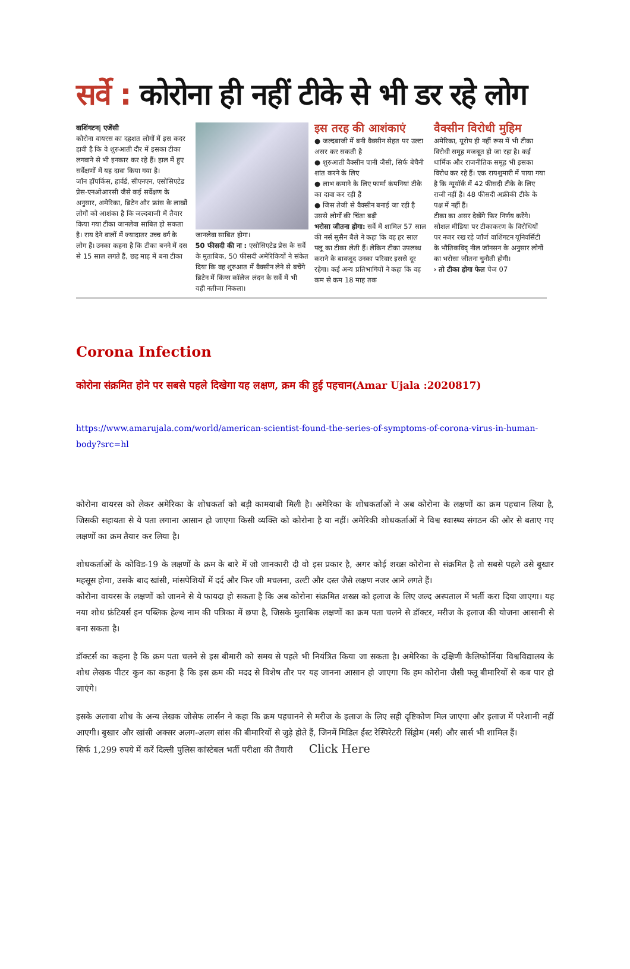सर्वे : कोरोना ही नहीं टीके से भी डर रहे लोग
वाशिंगटन| एजेंसी
कोरोना वायरस का दहशत लोगों में इस कदर हावी है कि वे शुरुआती दौर में इसका टीका लगवाने से भी इनकार कर रहे हैं। हाल में हुए सर्वेक्षणों में यह दावा किया गया है।
जॉन हॉपकिंस, हार्वर्ड, सीएनएन, एसोसिएटेड प्रेस-एनओआरसी जैसे कई सर्वेक्षण के अनुसार, अमेरिका, ब्रिटेन और फ्रांस के लाखों लोगों को आशंका है कि जल्दबाजी में तैयार किया गया टीका जानलेवा साबित हो सकता है। राय देने वालों में ज्यादातर उच्च वर्ग के लोग हैं। उनका कहना है कि टीका बनने में दस से 15 साल लगते हैं, छह माह में बना टीका
जानलेवा साबित होगा।
50 फीसदी की ना : एसोसिएटेड प्रेस के सर्वे के मुताबिक, 50 फीसदी अमेरिकियों ने संकेत दिया कि वह शुरुआत में वैक्सीन लेने से बचेंगे ब्रिटेन में किंग्स कॉलेज लंदन के सर्वे में भी यही नतीजा निकला।
इस तरह की आशंकाएं
● जल्दबाजी में बनी वैक्सीन सेहत पर उल्टा असर कर सकती है
● शुरुआती वैक्सीन पानी जैसी, सिर्फ बेचैनी शांत करने के लिए
● लाभ कमाने के लिए फार्मा कंपनियां टीके का दावा कर रही हैं
● जिस तेजी से वैक्सीन बनाई जा रही है उससे लोगों की चिंता बढ़ी
भरोसा जीतना होगा: सर्वे में शामिल 57 साल की नर्स सुसैन बैले ने कहा कि वह हर साल फ्लू का टीका लेती हैं। लेकिन टीका उपलब्ध कराने के बावजूद उनका परिवार इससे दूर रहेगा। कई अन्य प्रतिभागियों ने कहा कि वह कम से कम 18 माह तक
वैक्सीन विरोधी मुहिम
अमेरिका, यूरोप ही नहीं रूस में भी टीका विरोधी समूह मजबूत हो जा रहा है। कई धार्मिक और राजनीतिक समूह भी इसका विरोध कर रहे हैं। एक रायशुमारी में पाया गया है कि न्यूयॉर्क में 42 फीसदी टीके के लिए राजी नहीं हैं। 48 फीसदी अफ्रीकी टीके के पक्ष में नहीं हैं।
टीका का असर देखेंगे फिर निर्णय करेंगे। सोशल मीडिया पर टीकाकरण के विरोधियों पर नजर रख रहे जॉर्ज वाशिंगटन यूनिवर्सिटी के भौतिकविद् नील जॉनसन के अनुसार लोगों का भरोसा जीतना चुनौती होगी।
› तो टीका होगा फेल पेज 07
Corona Infection
कोरोना संक्रमित होने पर सबसे पहले दिखेगा यह लक्षण, क्रम की हुई पहचान(Amar Ujala :2020817)
https://www.amarujala.com/world/american-scientist-found-the-series-of-symptoms-of-corona-virus-in-human-body?src=hl
कोरोना वायरस को लेकर अमेरिका के शोधकर्ता को बड़ी कामयाबी मिली है। अमेरिका के शोधकर्ताओं ने अब कोरोना के लक्षणों का क्रम पहचान लिया है, जिसकी सहायता से ये पता लगाना आसान हो जाएगा किसी व्यक्ति को कोरोना है या नहीं। अमेरिकी शोधकर्ताओं ने विश्व स्वास्थ्य संगठन की ओर से बताए गए लक्षणों का क्रम तैयार कर लिया है।
शोधकर्ताओं के कोविड-19 के लक्षणों के क्रम के बारे में जो जानकारी दी वो इस प्रकार है, अगर कोई शख्स कोरोना से संक्रमित है तो सबसे पहले उसे बुखार महसूस होगा, उसके बाद खांसी, मांसपेशियों में दर्द और फिर जी मचलना, उल्टी और दस्त जैसे लक्षण नजर आने लगते हैं।
कोरोना वायरस के लक्षणों को जानने से ये फायदा हो सकता है कि अब कोरोना संक्रमित शख्स को इलाज के लिए जल्द अस्पताल में भर्ती करा दिया जाएगा। यह नया शोध फ्रंटियर्स इन पब्लिक हेल्थ नाम की पत्रिका में छपा है, जिसके मुताबिक लक्षणों का क्रम पता चलने से डॉक्टर, मरीज के इलाज की योजना आसानी से बना सकता है।
डॉक्टर्स का कहना है कि क्रम पता चलने से इस बीमारी को समय से पहले भी नियंत्रित किया जा सकता है। अमेरिका के दक्षिणी कैलिफोर्निया विश्वविद्यालय के शोध लेखक पीटर कुन का कहना है कि इस क्रम की मदद से विशेष तौर पर यह जानना आसान हो जाएगा कि हम कोरोना जैसी फ्लू बीमारियों से कब पार हो जाएंगे।
इसके अलावा शोध के अन्य लेखक जोसेफ लार्सन ने कहा कि क्रम पहचानने से मरीज के इलाज के लिए सही दृष्टिकोण मिल जाएगा और इलाज में परेशानी नहीं आएगी। बुखार और खांसी अक्सर अलग-अलग सांस की बीमारियों से जुड़े होते हैं, जिनमें मिडिल ईस्ट रेस्पिरेटरी सिंड्रोम (मर्स) और सार्स भी शामिल हैं।
सिर्फ 1,299 रुपये में करें दिल्ली पुलिस कांस्टेबल भर्ती परीक्षा की तैयारी Click Here